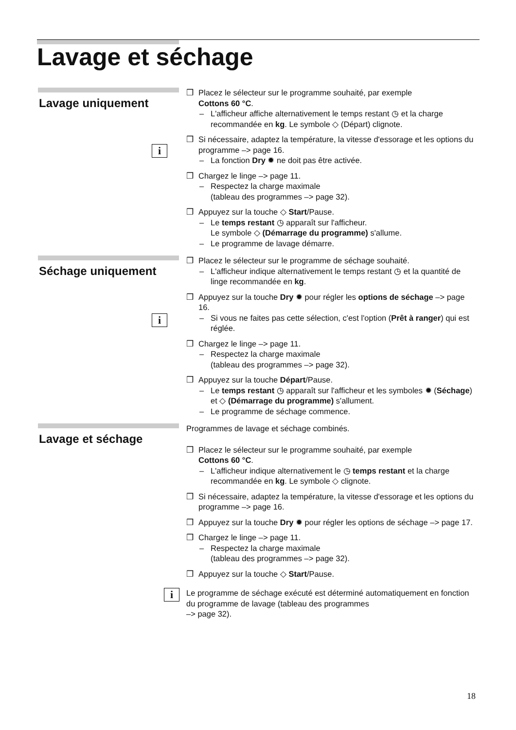Lavage et séchage
Lavage uniquement
❒ Placez le sélecteur sur le programme souhaité, par exemple
Cottons 60 °C.
– L'afficheur affiche alternativement le temps restant ◷ et la charge recommandée en kg. Le symbole ◇ (Départ) clignote.
❒ Si nécessaire, adaptez la température, la vitesse d'essorage et les options du programme –> page 16.
i
– La fonction Dry ✹ ne doit pas être activée.
❒ Chargez le linge –> page 11.
– Respectez la charge maximale
(tableau des programmes –> page 32).
❒ Appuyez sur la touche ◇ Start/Pause.
– Le temps restant ◷ apparaît sur l'afficheur.
Le symbole ◇ (Démarrage du programme) s'allume.
– Le programme de lavage démarre.
Séchage uniquement
❒ Placez le sélecteur sur le programme de séchage souhaité.
– L'afficheur indique alternativement le temps restant ◷ et la quantité de linge recommandée en kg.
❒ Appuyez sur la touche Dry ✹ pour régler les options de séchage –> page 16.
i
– Si vous ne faites pas cette sélection, c'est l'option (Prêt à ranger) qui est réglée.
❒ Chargez le linge –> page 11.
– Respectez la charge maximale
(tableau des programmes –> page 32).
❒ Appuyez sur la touche Départ/Pause.
– Le temps restant ◷ apparaît sur l'afficheur et les symboles ✹ (Séchage) et ◇ (Démarrage du programme) s'allument.
– Le programme de séchage commence.
Lavage et séchage
Programmes de lavage et séchage combinés.
❒ Placez le sélecteur sur le programme souhaité, par exemple
Cottons 60 °C.
– L'afficheur indique alternativement le ◷ temps restant et la charge recommandée en kg. Le symbole ◇ clignote.
❒ Si nécessaire, adaptez la température, la vitesse d'essorage et les options du programme –> page 16.
❒ Appuyez sur la touche Dry ✹ pour régler les options de séchage –> page 17.
❒ Chargez le linge –> page 11.
– Respectez la charge maximale
(tableau des programmes –> page 32).
❒ Appuyez sur la touche ◇ Start/Pause.
i
Le programme de séchage exécuté est déterminé automatiquement en fonction du programme de lavage (tableau des programmes
–> page 32).
18